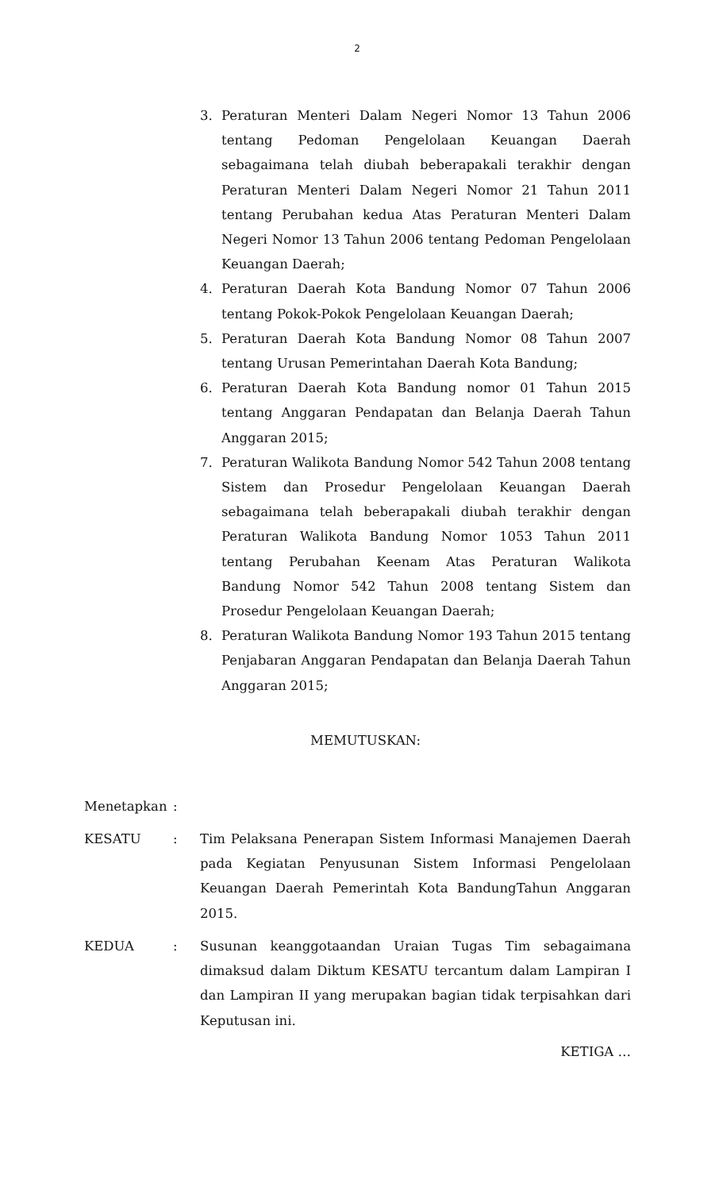2
3. Peraturan Menteri Dalam Negeri Nomor 13 Tahun 2006 tentang Pedoman Pengelolaan Keuangan Daerah sebagaimana telah diubah beberapakali terakhir dengan Peraturan Menteri Dalam Negeri Nomor 21 Tahun 2011 tentang Perubahan kedua Atas Peraturan Menteri Dalam Negeri Nomor 13 Tahun 2006 tentang Pedoman Pengelolaan Keuangan Daerah;
4. Peraturan Daerah Kota Bandung Nomor 07 Tahun 2006 tentang Pokok-Pokok Pengelolaan Keuangan Daerah;
5. Peraturan Daerah Kota Bandung Nomor 08 Tahun 2007 tentang Urusan Pemerintahan Daerah Kota Bandung;
6. Peraturan Daerah Kota Bandung nomor 01 Tahun 2015 tentang Anggaran Pendapatan dan Belanja Daerah Tahun Anggaran 2015;
7. Peraturan Walikota Bandung Nomor 542 Tahun 2008 tentang Sistem dan Prosedur Pengelolaan Keuangan Daerah sebagaimana telah beberapakali diubah terakhir dengan Peraturan Walikota Bandung Nomor 1053 Tahun 2011 tentang Perubahan Keenam Atas Peraturan Walikota Bandung Nomor 542 Tahun 2008 tentang Sistem dan Prosedur Pengelolaan Keuangan Daerah;
8. Peraturan Walikota Bandung Nomor 193 Tahun 2015 tentang Penjabaran Anggaran Pendapatan dan Belanja Daerah Tahun Anggaran 2015;
MEMUTUSKAN:
Menetapkan:
KESATU: Tim Pelaksana Penerapan Sistem Informasi Manajemen Daerah pada Kegiatan Penyusunan Sistem Informasi Pengelolaan Keuangan Daerah Pemerintah Kota BandungTahun Anggaran 2015.
KEDUA: Susunan keanggotaandan Uraian Tugas Tim sebagaimana dimaksud dalam Diktum KESATU tercantum dalam Lampiran I dan Lampiran II yang merupakan bagian tidak terpisahkan dari Keputusan ini.
KETIGA …